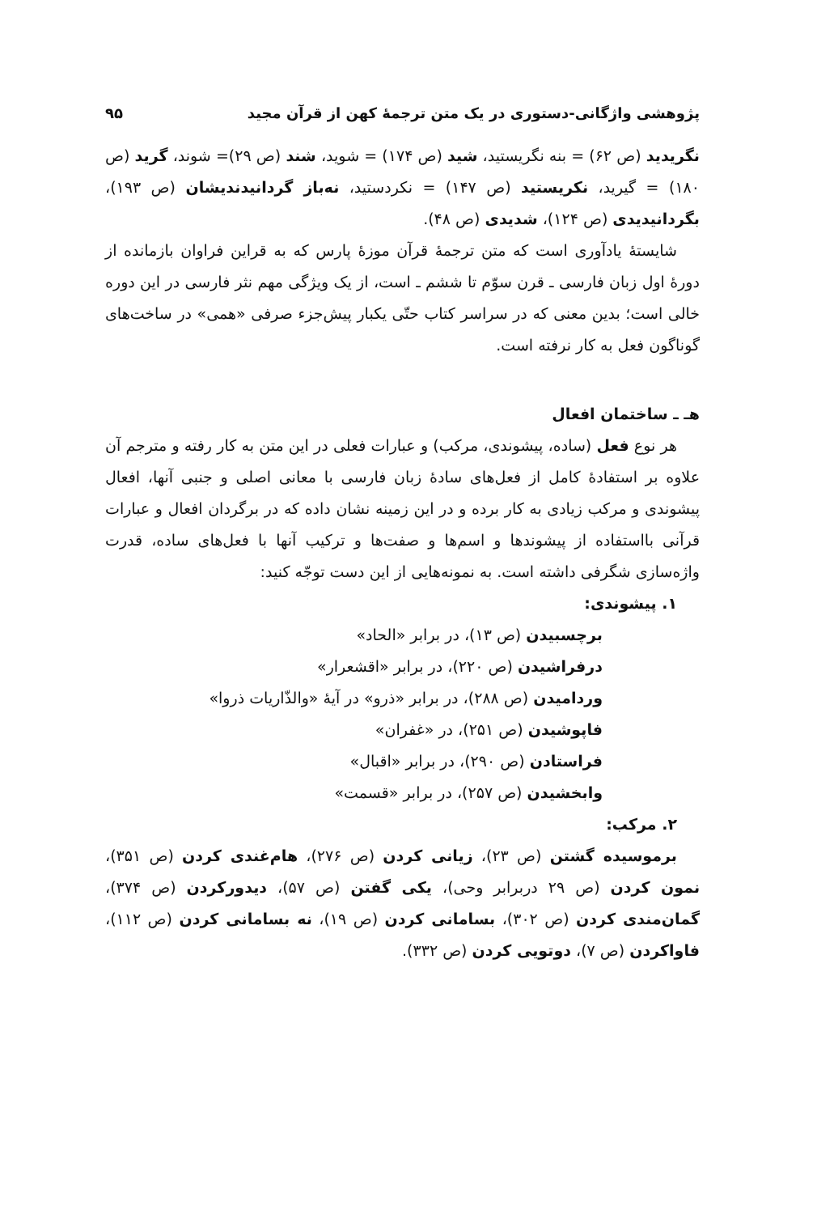پژوهشی واژگانی-دستوری در یک متن ترجمهٔ کهن از قرآن مجید ۹۵
نگریدید (ص ۶۲) = بنه نگریستید، شید (ص ۱۷۴) = شوید، شند (ص ۲۹)= شوند، گرید (ص ۱۸۰) = گیرید، نکریستید (ص ۱۴۷) = نکردستید، نه‌باز گردانیدندیشان (ص ۱۹۳)، بگردانیدیدی (ص ۱۲۴)، شدیدی (ص ۴۸).
شایستهٔ یادآوری است که متن ترجمهٔ قرآن موزهٔ پارس که به قراین فراوان بازمانده از دورهٔ اول زبان فارسی ـ قرن سوّم تا ششم ـ است، از یک ویژگی مهم نثر فارسی در این دوره خالی است؛ بدین معنی که در سراسر کتاب حتّی یکبار پیش‌جزء صرفی «همی» در ساخت‌های گوناگون فعل به کار نرفته است.
هـ ـ ساختمان افعال
هر نوع فعل (ساده، پیشوندی، مرکب) و عبارات فعلی در این متن به کار رفته و مترجم آن علاوه بر استفادهٔ کامل از فعل‌های سادهٔ زبان فارسی با معانی اصلی و جنبی آنها، افعال پیشوندی و مرکب زیادی به کار برده و در این زمینه نشان داده که در برگردان افعال و عبارات قرآنی بااستفاده از پیشوندها و اسم‌ها و صفت‌ها و ترکیب آنها با فعل‌های ساده، قدرت واژه‌سازی شگرفی داشته است. به نمونه‌هایی از این دست توجّه کنید:
۱. پیشوندی:
برچسبیدن (ص ۱۳)، در برابر «الحاد»
درفراشیدن (ص ۲۲۰)، در برابر «اقشعرار»
وردامیدن (ص ۲۸۸)، در برابر «ذرو» در آیهٔ «والذّاریات ذروا»
فاپوشیدن (ص ۲۵۱)، در «غفران»
فراستادن (ص ۲۹۰)، در برابر «اقبال»
وابخشیدن (ص ۲۵۷)، در برابر «قسمت»
۲. مرکب:
برموسیده گشتن (ص ۲۳)، زیانی کردن (ص ۲۷۶)، هام‌غندی کردن (ص ۳۵۱)، نمون کردن (ص ۲۹ دربرابر وحی)، یکی گفتن (ص ۵۷)، دیدورکردن (ص ۳۷۴)، گمان‌مندی کردن (ص ۳۰۲)، بسامانی کردن (ص ۱۹)، نه بسامانی کردن (ص ۱۱۲)، فاواکردن (ص ۷)، دوتویی کردن (ص ۳۳۲).